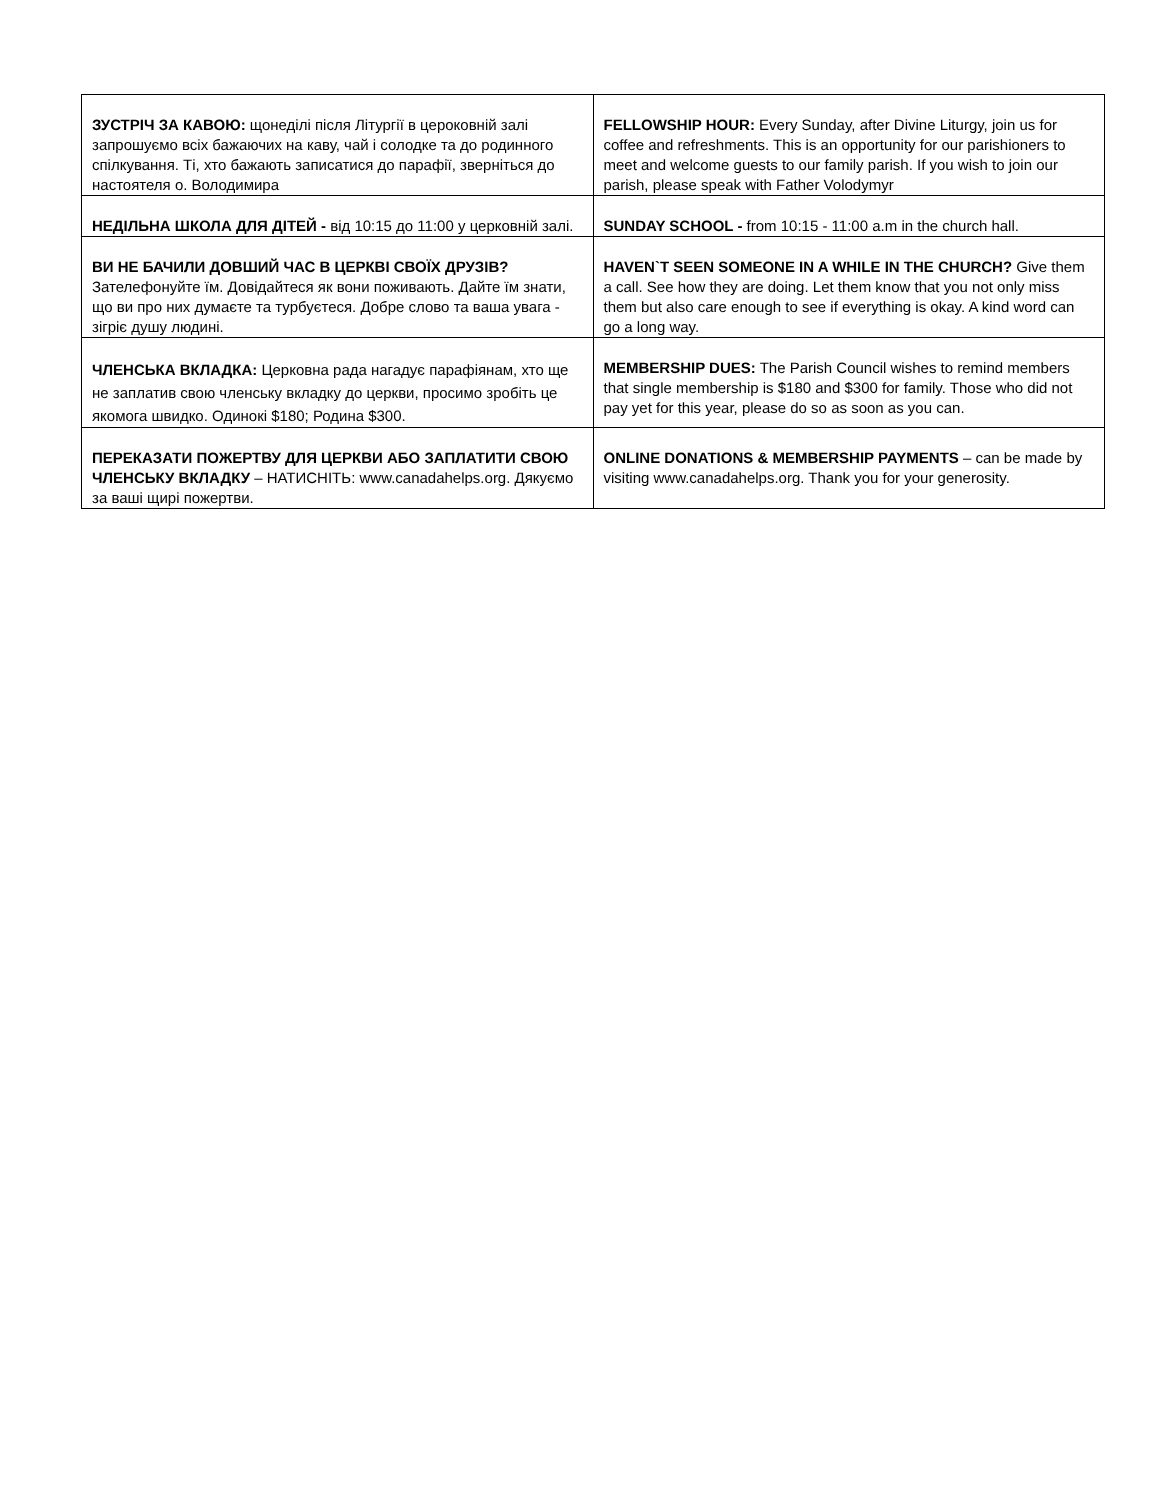| ЗУСТРІЧ ЗА КАВОЮ: щонеділі після Літургії в цероковній залі запрошуємо всіх бажаючих на каву, чай і солодке та до родинного спілкування. Ті, хто бажають записатися до парафії, зверніться до настоятеля о. Володимира | FELLOWSHIP HOUR: Every Sunday, after Divine Liturgy, join us for coffee and refreshments. This is an opportunity for our parishioners to meet and welcome guests to our family parish. If you wish to join our parish, please speak with Father Volodymyr |
| НЕДІЛЬНА ШКОЛА ДЛЯ ДІТЕЙ - від 10:15 до 11:00 у церковній залі. | SUNDAY SCHOOL - from 10:15 - 11:00 a.m in the church hall. |
| ВИ НЕ БАЧИЛИ ДОВШИЙ ЧАС В ЦЕРКВІ СВОЇХ ДРУЗІВ? Зателефонуйте їм. Довідайтеся як вони поживають. Дайте їм знати, що ви про них думаєте та турбуєтеся. Добре слово та ваша увага - зігріє душу людині. | HAVEN`T SEEN SOMEONE IN A WHILE IN THE CHURCH? Give them a call. See how they are doing. Let them know that you not only miss them but also care enough to see if everything is okay. A kind word can go a long way. |
| ЧЛЕНСЬКА ВКЛАДКА: Церковна рада нагадує парафіянам, хто ще не заплатив свою членську вкладку до церкви, просимо зробіть це якомога швидко. Одинокі $180; Родина $300. | MEMBERSHIP DUES: The Parish Council wishes to remind members that single membership is $180 and $300 for family. Those who did not pay yet for this year, please do so as soon as you can. |
| ПЕРЕКАЗАТИ ПОЖЕРТВУ ДЛЯ ЦЕРКВИ АБО ЗАПЛАТИТИ СВОЮ ЧЛЕНСЬКУ ВКЛАДКУ – НАТИСНІТЬ: www.canadahelps.org. Дякуємо за ваші щирі пожертви. | ONLINE DONATIONS & MEMBERSHIP PAYMENTS – can be made by visiting www.canadahelps.org. Thank you for your generosity. |